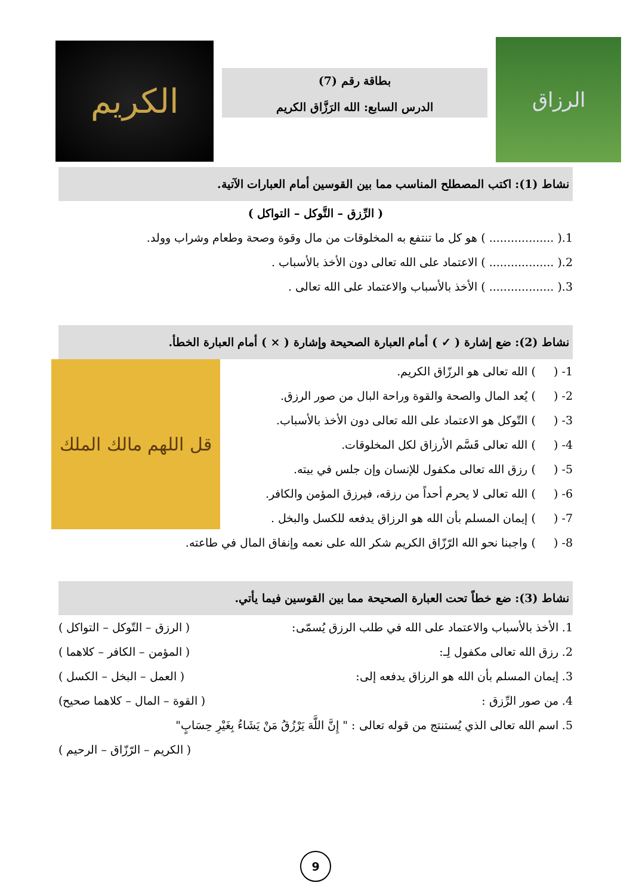الكريم
بطاقة رقم (7)
الدرس السابع: الله الرَزَّاق الكريم
الرزاق
نشاط (1): اكتب المصطلح المناسب مما بين القوسين أمام العبارات الآتية.
( الرِّزق – التَّوكل – التواكل )
1.( .................. ) هو كل ما تنتفع به المخلوقات من مال وقوة وصحة وطعام وشراب وولد.
2.( .................. ) الاعتماد على الله تعالى دون الأخذ بالأسباب .
3.( .................. ) الأخذ بالأسباب والاعتماد على الله تعالى .
نشاط (2): ضع إشارة ( ✓ ) أمام العبارة الصحيحة وإشارة ( × ) أمام العبارة الخطأ.
قل اللهم مالك الملك
1- ( ) الله تعالى هو الرزّاق الكريم.
2- ( ) يُعد المال والصحة والقوة وراحة البال من صور الرزق.
3- ( ) التّوكل هو الاعتماد على الله تعالى دون الأخذ بالأسباب.
4- ( ) الله تعالى قَسَّم الأرزاق لكل المخلوقات.
5- ( ) رزق الله تعالى مكفول للإنسان وإن جلس في بيته.
6- ( ) الله تعالى لا يحرم أحداً من رزقه، فيرزق المؤمن والكافر.
7- ( ) إيمان المسلم بأن الله هو الرزاق يدفعه للكسل والبخل .
8- ( ) واجبنا نحو الله الرّزّاق الكريم شكر الله على نعمه وإنفاق المال في طاعته.
نشاط (3): ضع خطاً تحت العبارة الصحيحة مما بين القوسين فيما يأتي.
1. الأخذ بالأسباب والاعتماد على الله في طلب الرزق يُسمّى: ( الرزق – التّوكل – التواكل )
2. رزق الله تعالى مكفول لِـ: ( المؤمن – الكافر – كلاهما )
3. إيمان المسلم بأن الله هو الرزاق يدفعه إلى: ( العمل – البخل – الكسل )
4. من صور الرِّزق : ( القوة – المال – كلاهما صحيح)
5. اسم الله تعالى الذي يُستنتج من قوله تعالى : " إِنَّ اللَّهَ يَرْزُقُ مَنْ يَشَاءُ بِغَيْرِ حِسَابٍ"
( الكريم – الرّزّاق – الرحيم )
9